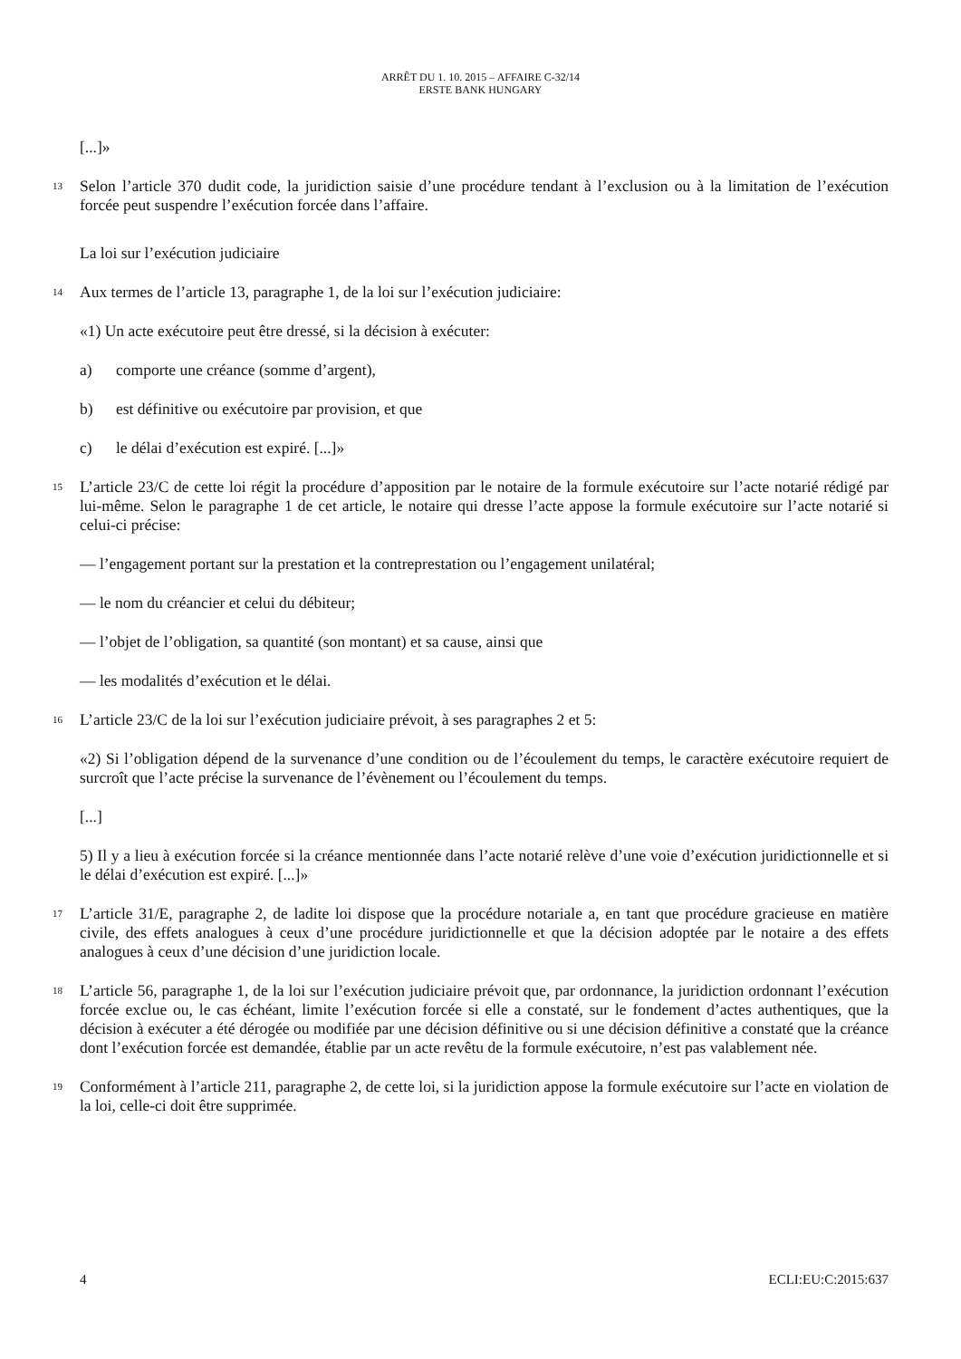ARRÊT DU 1. 10. 2015 – AFFAIRE C-32/14
ERSTE BANK HUNGARY
[...]»
13
Selon l’article 370 dudit code, la juridiction saisie d’une procédure tendant à l’exclusion ou à la limitation de l’exécution forcée peut suspendre l’exécution forcée dans l’affaire.
La loi sur l’exécution judiciaire
14
Aux termes de l’article 13, paragraphe 1, de la loi sur l’exécution judiciaire:
«1) Un acte exécutoire peut être dressé, si la décision à exécuter:
a) comporte une créance (somme d’argent),
b) est définitive ou exécutoire par provision, et que
c) le délai d’exécution est expiré. [...]»
15
L’article 23/C de cette loi régit la procédure d’apposition par le notaire de la formule exécutoire sur l’acte notarié rédigé par lui-même. Selon le paragraphe 1 de cet article, le notaire qui dresse l’acte appose la formule exécutoire sur l’acte notarié si celui-ci précise:
— l’engagement portant sur la prestation et la contreprestation ou l’engagement unilatéral;
— le nom du créancier et celui du débiteur;
— l’objet de l’obligation, sa quantité (son montant) et sa cause, ainsi que
— les modalités d’exécution et le délai.
16
L’article 23/C de la loi sur l’exécution judiciaire prévoit, à ses paragraphes 2 et 5:
«2) Si l’obligation dépend de la survenance d’une condition ou de l’écoulement du temps, le caractère exécutoire requiert de surcroît que l’acte précise la survenance de l’évènement ou l’écoulement du temps.
[...]
5) Il y a lieu à exécution forcée si la créance mentionnée dans l’acte notarié relève d’une voie d’exécution juridictionnelle et si le délai d’exécution est expiré. [...]»
17
L’article 31/E, paragraphe 2, de ladite loi dispose que la procédure notariale a, en tant que procédure gracieuse en matière civile, des effets analogues à ceux d’une procédure juridictionnelle et que la décision adoptée par le notaire a des effets analogues à ceux d’une décision d’une juridiction locale.
18
L’article 56, paragraphe 1, de la loi sur l’exécution judiciaire prévoit que, par ordonnance, la juridiction ordonnant l’exécution forcée exclue ou, le cas échéant, limite l’exécution forcée si elle a constaté, sur le fondement d’actes authentiques, que la décision à exécuter a été dérogée ou modifiée par une décision définitive ou si une décision définitive a constaté que la créance dont l’exécution forcée est demandée, établie par un acte revêtu de la formule exécutoire, n’est pas valablement née.
19
Conformément à l’article 211, paragraphe 2, de cette loi, si la juridiction appose la formule exécutoire sur l’acte en violation de la loi, celle-ci doit être supprimée.
4 ECLI:EU:C:2015:637